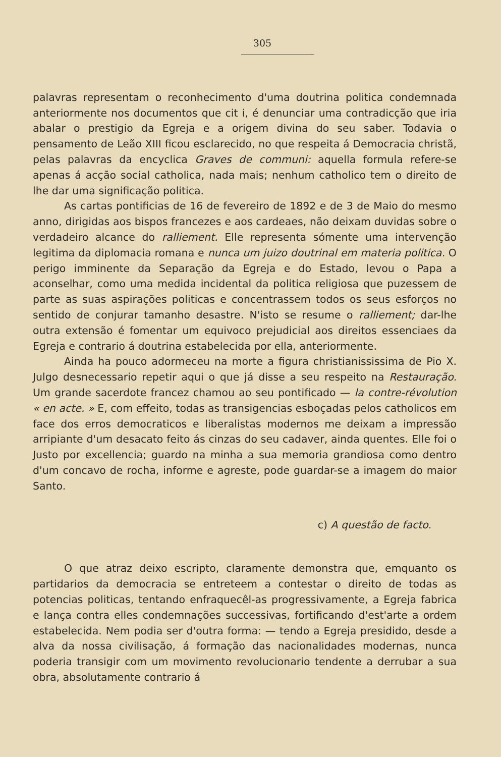305
palavras representam o reconhecimento d'uma doutrina politica condemnada anteriormente nos documentos que cit i, é denunciar uma contradicção que iria abalar o prestigio da Egreja e a origem divina do seu saber. Todavia o pensamento de Leão XIII ficou esclarecido, no que respeita á Democracia christã, pelas palavras da encyclica Graves de communi: aquella formula refere-se apenas á acção social catholica, nada mais; nenhum catholico tem o direito de lhe dar uma significação politica.
As cartas pontificias de 16 de fevereiro de 1892 e de 3 de Maio do mesmo anno, dirigidas aos bispos francezes e aos cardeaes, não deixam duvidas sobre o verdadeiro alcance do ralliement. Elle representa sómente uma intervenção legitima da diplomacia romana e nunca um juizo doutrinal em materia politica. O perigo imminente da Separação da Egreja e do Estado, levou o Papa a aconselhar, como uma medida incidental da politica religiosa que puzessem de parte as suas aspirações politicas e concentrassem todos os seus esforços no sentido de conjurar tamanho desastre. N'isto se resume o ralliement; dar-lhe outra extensão é fomentar um equivoco prejudicial aos direitos essenciaes da Egreja e contrario á doutrina estabelecida por ella, anteriormente.
Ainda ha pouco adormeceu na morte a figura christianississima de Pio X. Julgo desnecessario repetir aqui o que já disse a seu respeito na Restauração. Um grande sacerdote francez chamou ao seu pontificado — la contre-révolution « en acte. » E, com effeito, todas as transigencias esboçadas pelos catholicos em face dos erros democraticos e liberalistas modernos me deixam a impressão arripiante d'um desacato feito ás cinzas do seu cadaver, ainda quentes. Elle foi o Justo por excellencia; guardo na minha a sua memoria grandiosa como dentro d'um concavo de rocha, informe e agreste, pode guardar-se a imagem do maior Santo.
c) A questão de facto.
O que atraz deixo escripto, claramente demonstra que, emquanto os partidarios da democracia se entreteem a contestar o direito de todas as potencias politicas, tentando enfraquecêl-as progressivamente, a Egreja fabrica e lança contra elles condemnações successivas, fortificando d'est'arte a ordem estabelecida. Nem podia ser d'outra forma: — tendo a Egreja presidido, desde a alva da nossa civilisação, á formação das nacionalidades modernas, nunca poderia transigir com um movimento revolucionario tendente a derrubar a sua obra, absolutamente contrario á